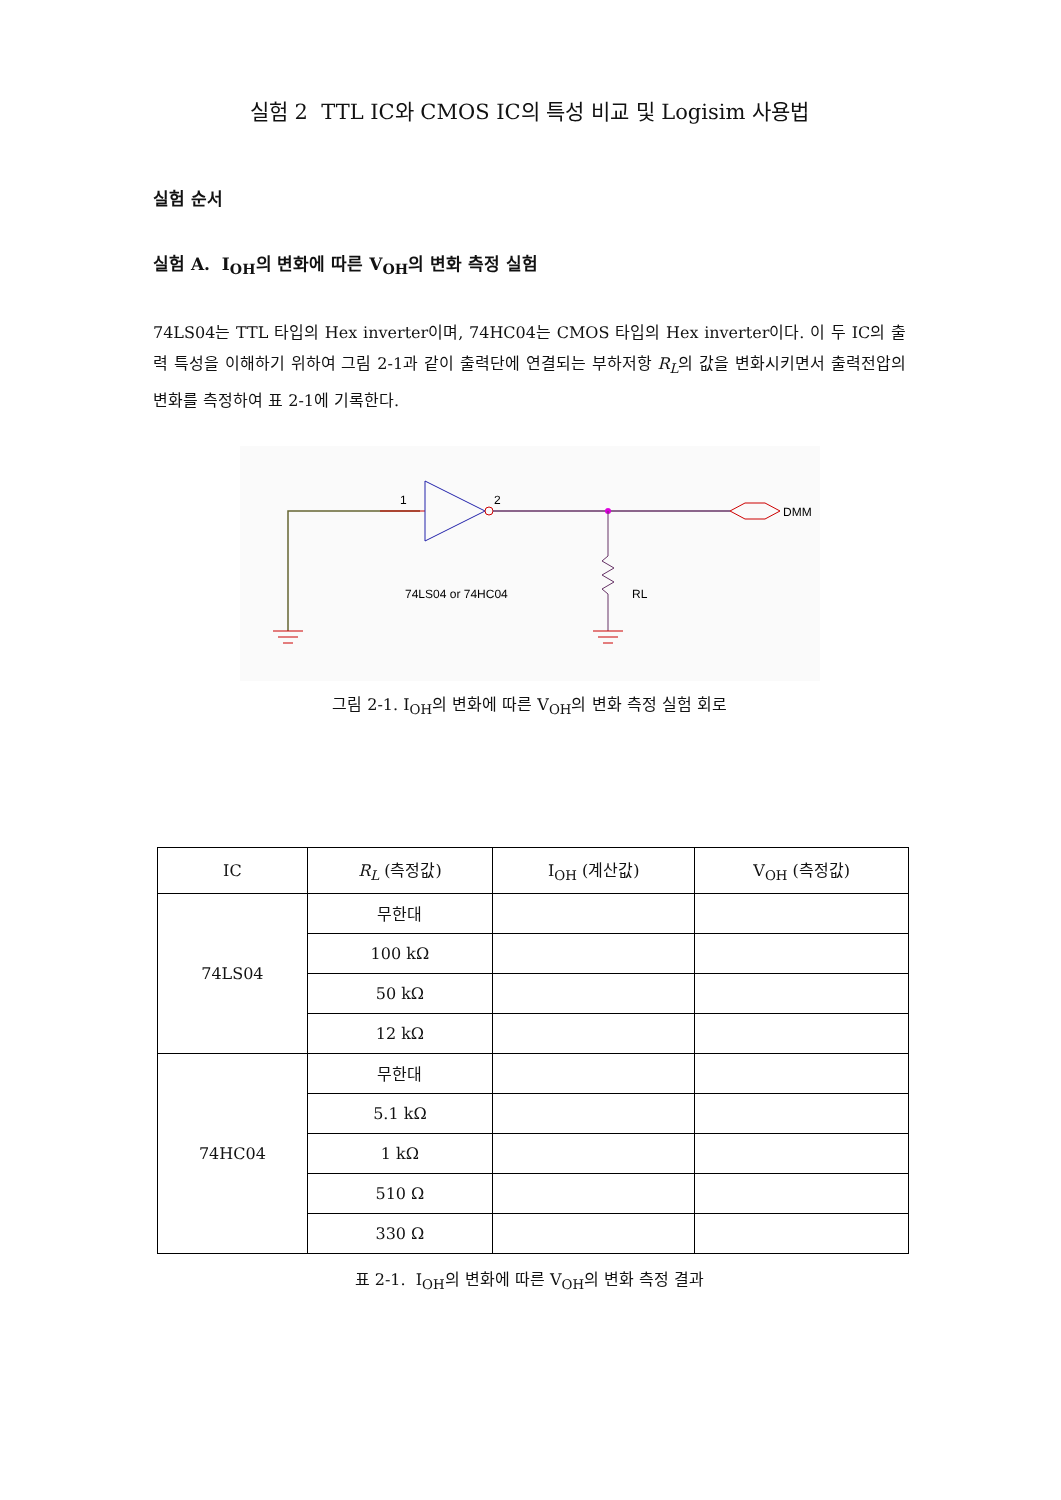실험 2 TTL IC와 CMOS IC의 특성 비교 및 Logisim 사용법
실험 순서
실험 A. I<sub>OH</sub>의 변화에 따른 V<sub>OH</sub>의 변화 측정 실험
74LS04는 TTL 타입의 Hex inverter이며, 74HC04는 CMOS 타입의 Hex inverter이다. 이 두 IC의 출력 특성을 이해하기 위하여 그림 2-1과 같이 출력단에 연결되는 부하저항 R<sub>L</sub>의 값을 변화시키면서 출력전압의 변화를 측정하여 표 2-1에 기록한다.
DMM
1
2
RL
74LS04 or 74HC04
그림 2-1. I<sub>OH</sub>의 변화에 따른 V<sub>OH</sub>의 변화 측정 실험 회로
| IC | R<sub>L</sub> (측정값) | I<sub>OH</sub> (계산값) | V<sub>OH</sub> (측정값) |
| --- | --- | --- | --- |
| 74LS04 | 무한대 | | |
| | 100 kΩ | | |
| | 50 kΩ | | |
| | 12 kΩ | | |
| 74HC04 | 무한대 | | |
| | 5.1 kΩ | | |
| | 1 kΩ | | |
| | 510 Ω | | |
| | 330 Ω | | |
표 2-1. I<sub>OH</sub>의 변화에 따른 V<sub>OH</sub>의 변화 측정 결과